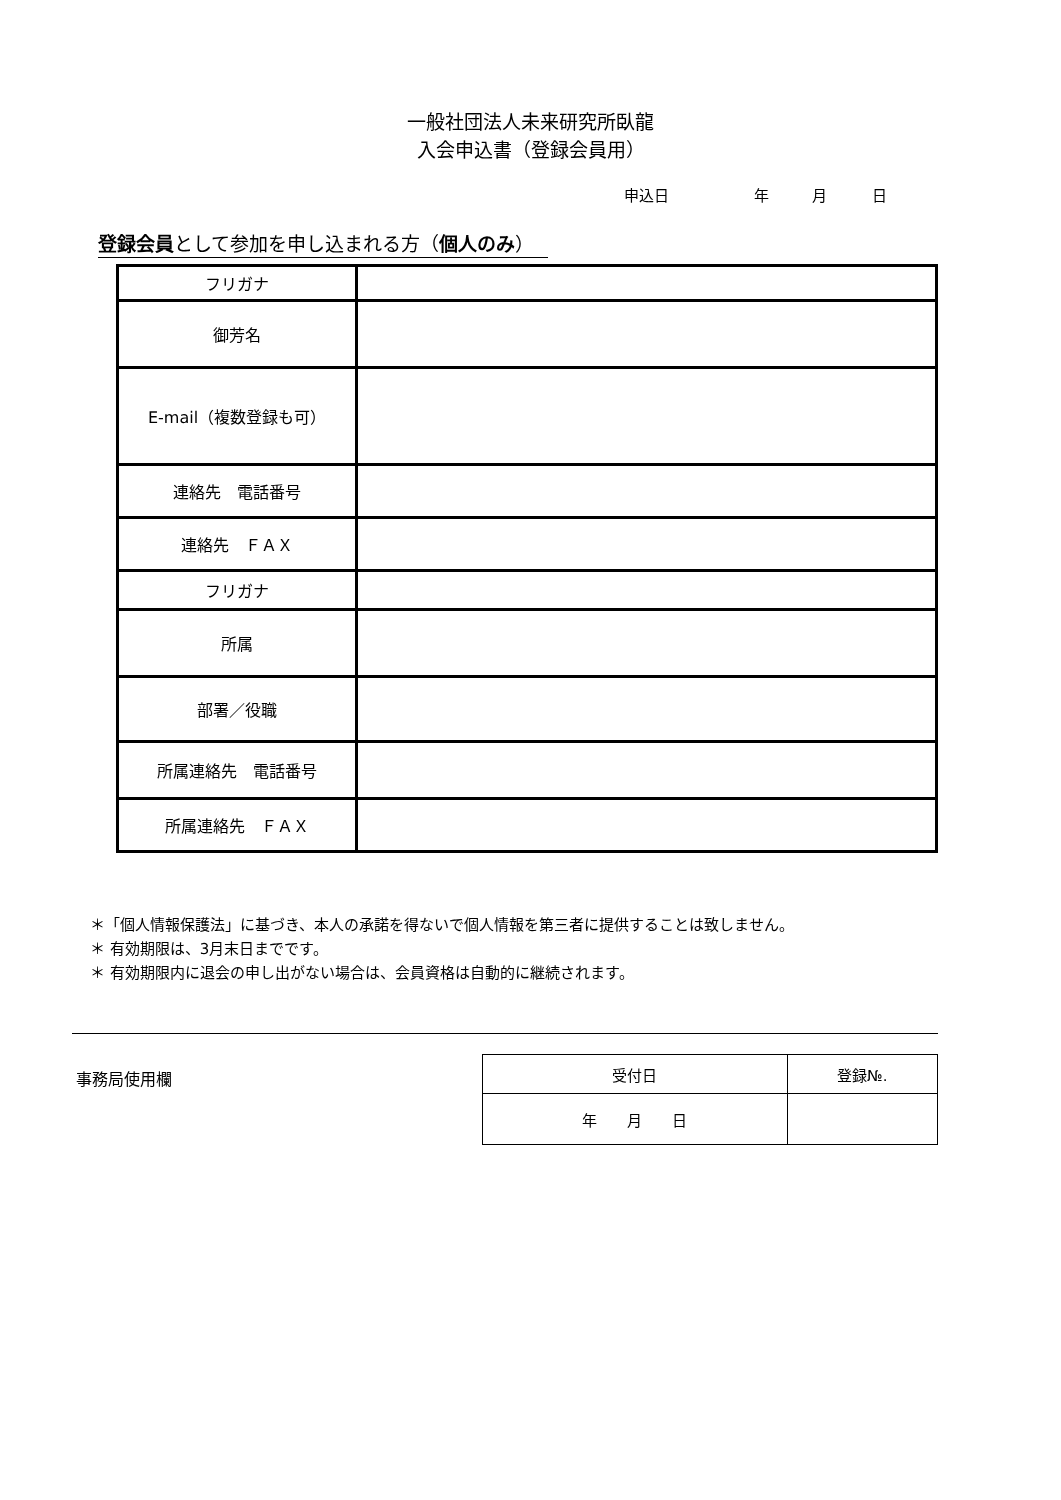一般社団法人未来研究所臥龍
入会申込書（登録会員用）
申込日 年 月 日
登録会員として参加を申し込まれる方（個人のみ）
| フリガナ | |
| 御芳名 | |
| E-mail（複数登録も可） | |
| 連絡先 電話番号 | |
| 連絡先 ＦＡＸ | |
| フリガナ | |
| 所属 | |
| 部署／役職 | |
| 所属連絡先 電話番号 | |
| 所属連絡先 ＦＡＸ | |
＊「個人情報保護法」に基づき、本人の承諾を得ないで個人情報を第三者に提供することは致しません。
＊ 有効期限は、3月末日までです。
＊ 有効期限内に退会の申し出がない場合は、会員資格は自動的に継続されます。
事務局使用欄
| 受付日 | 登録№. |
| --- | --- |
| 年 月 日 | |